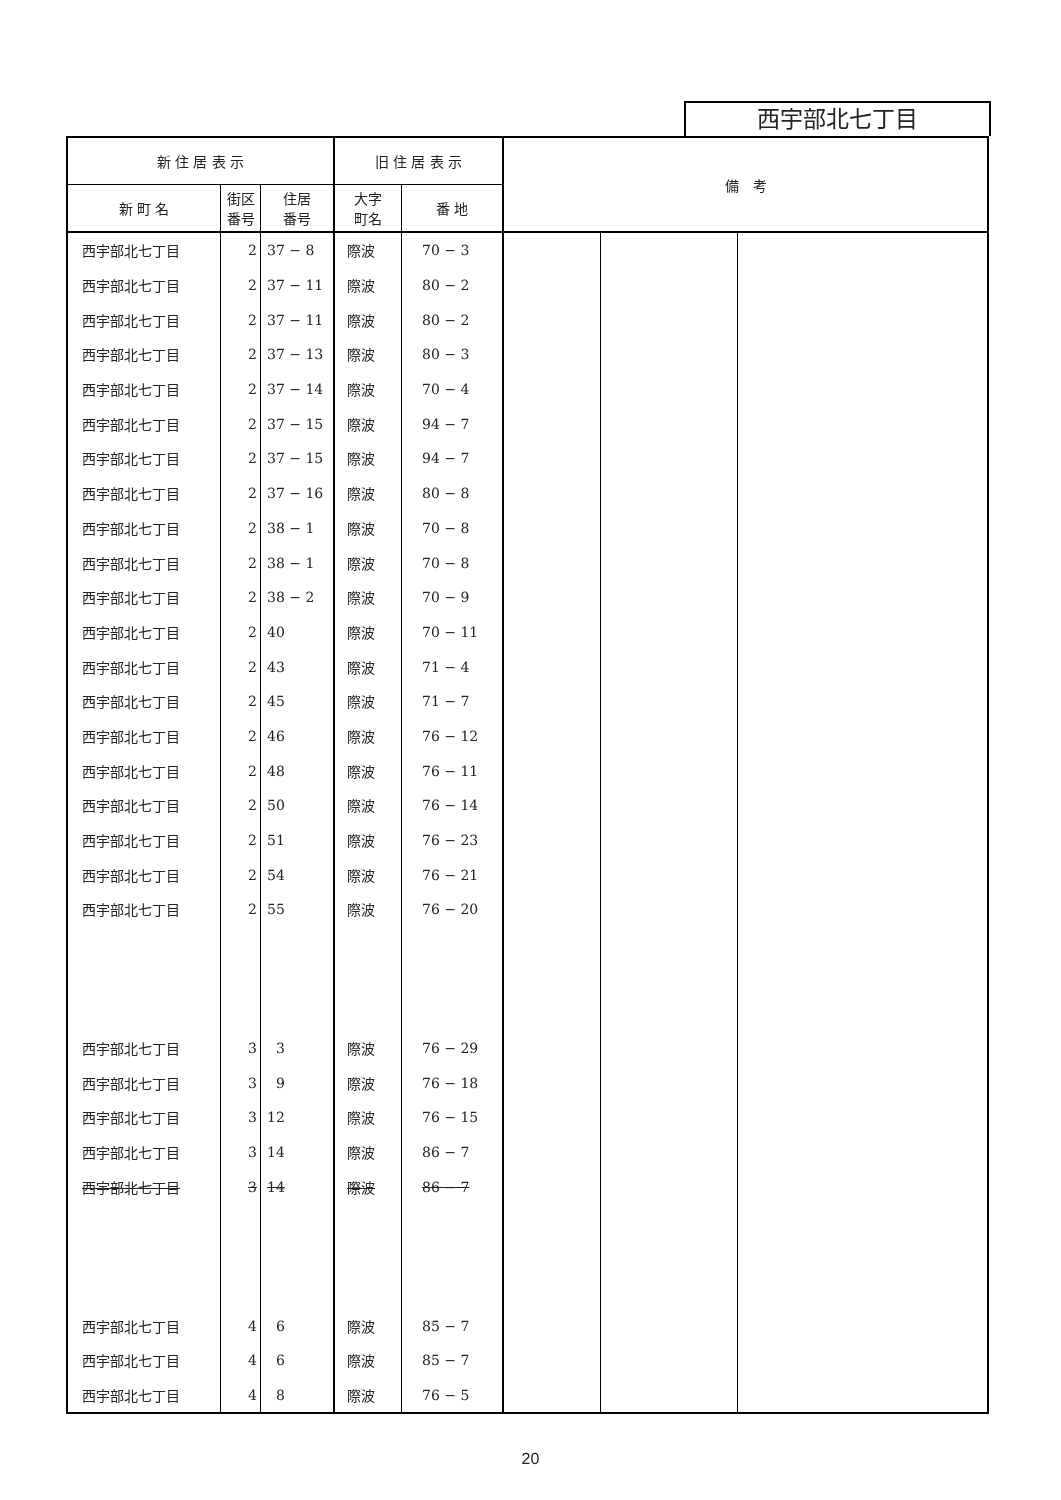西宇部北七丁目
| 新 住 居 表 示 | | | 旧 住 居 表 示 | | 備 考 | | |
| --- | --- | --- | --- | --- | --- | --- | --- |
| 新 町 名 | 街区 番号 | 住居 番号 | 大字 町名 | 番 地 | | | |
| 西宇部北七丁目 | 2 | 37 − 8 | 際波 | 70 − 3 | | | |
| 西宇部北七丁目 | 2 | 37 − 11 | 際波 | 80 − 2 | | | |
| 西宇部北七丁目 | 2 | 37 − 11 | 際波 | 80 − 2 | | | |
| 西宇部北七丁目 | 2 | 37 − 13 | 際波 | 80 − 3 | | | |
| 西宇部北七丁目 | 2 | 37 − 14 | 際波 | 70 − 4 | | | |
| 西宇部北七丁目 | 2 | 37 − 15 | 際波 | 94 − 7 | | | |
| 西宇部北七丁目 | 2 | 37 − 15 | 際波 | 94 − 7 | | | |
| 西宇部北七丁目 | 2 | 37 − 16 | 際波 | 80 − 8 | | | |
| 西宇部北七丁目 | 2 | 38 − 1 | 際波 | 70 − 8 | | | |
| 西宇部北七丁目 | 2 | 38 − 1 | 際波 | 70 − 8 | | | |
| 西宇部北七丁目 | 2 | 38 − 2 | 際波 | 70 − 9 | | | |
| 西宇部北七丁目 | 2 | 40 | 際波 | 70 − 11 | | | |
| 西宇部北七丁目 | 2 | 43 | 際波 | 71 − 4 | | | |
| 西宇部北七丁目 | 2 | 45 | 際波 | 71 − 7 | | | |
| 西宇部北七丁目 | 2 | 46 | 際波 | 76 − 12 | | | |
| 西宇部北七丁目 | 2 | 48 | 際波 | 76 − 11 | | | |
| 西宇部北七丁目 | 2 | 50 | 際波 | 76 − 14 | | | |
| 西宇部北七丁目 | 2 | 51 | 際波 | 76 − 23 | | | |
| 西宇部北七丁目 | 2 | 54 | 際波 | 76 − 21 | | | |
| 西宇部北七丁目 | 2 | 55 | 際波 | 76 − 20 | | | |
| 西宇部北七丁目 | 3 | 3 | 際波 | 76 − 29 | | | |
| 西宇部北七丁目 | 3 | 9 | 際波 | 76 − 18 | | | |
| 西宇部北七丁目 | 3 | 12 | 際波 | 76 − 15 | | | |
| 西宇部北七丁目 | 3 | 14 | 際波 | 86 − 7 | | | |
| 西宇部北七丁目 | 3 | 14 | 際波 | 86 − 7 | | | |
| 西宇部北七丁目 | 4 | 6 | 際波 | 85 − 7 | | | |
| 西宇部北七丁目 | 4 | 6 | 際波 | 85 − 7 | | | |
| 西宇部北七丁目 | 4 | 8 | 際波 | 76 − 5 | | | |
20